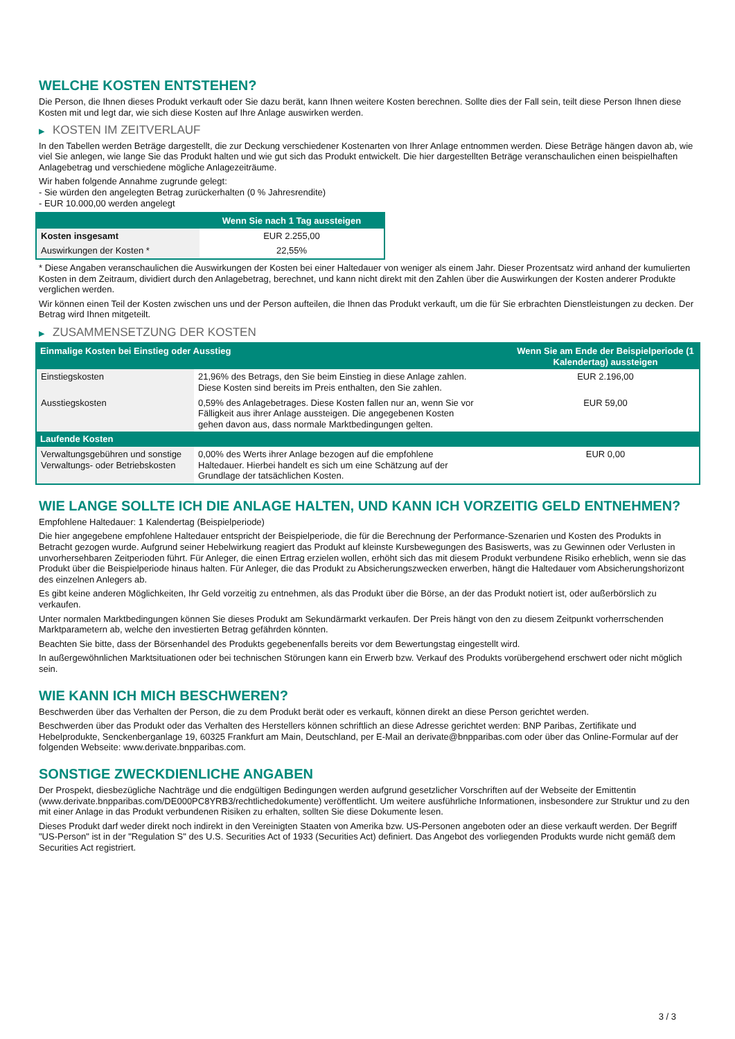WELCHE KOSTEN ENTSTEHEN?
Die Person, die Ihnen dieses Produkt verkauft oder Sie dazu berät, kann Ihnen weitere Kosten berechnen. Sollte dies der Fall sein, teilt diese Person Ihnen diese Kosten mit und legt dar, wie sich diese Kosten auf Ihre Anlage auswirken werden.
▶ KOSTEN IM ZEITVERLAUF
In den Tabellen werden Beträge dargestellt, die zur Deckung verschiedener Kostenarten von Ihrer Anlage entnommen werden. Diese Beträge hängen davon ab, wie viel Sie anlegen, wie lange Sie das Produkt halten und wie gut sich das Produkt entwickelt. Die hier dargestellten Beträge veranschaulichen einen beispielhaften Anlagebetrag und verschiedene mögliche Anlagezeiträume.
Wir haben folgende Annahme zugrunde gelegt:
- Sie würden den angelegten Betrag zurückerhalten (0 % Jahresrendite)
- EUR 10.000,00 werden angelegt
| | Wenn Sie nach 1 Tag aussteigen |
| --- | --- |
| Kosten insgesamt | EUR 2.255,00 |
| Auswirkungen der Kosten * | 22,55% |
* Diese Angaben veranschaulichen die Auswirkungen der Kosten bei einer Haltedauer von weniger als einem Jahr. Dieser Prozentsatz wird anhand der kumulierten Kosten in dem Zeitraum, dividiert durch den Anlagebetrag, berechnet, und kann nicht direkt mit den Zahlen über die Auswirkungen der Kosten anderer Produkte verglichen werden.
Wir können einen Teil der Kosten zwischen uns und der Person aufteilen, die Ihnen das Produkt verkauft, um die für Sie erbrachten Dienstleistungen zu decken. Der Betrag wird Ihnen mitgeteilt.
▶ ZUSAMMENSETZUNG DER KOSTEN
| Einmalige Kosten bei Einstieg oder Ausstieg | | Wenn Sie am Ende der Beispielperiode (1 Kalendertag) aussteigen |
| --- | --- | --- |
| Einstiegskosten | 21,96% des Betrags, den Sie beim Einstieg in diese Anlage zahlen. Diese Kosten sind bereits im Preis enthalten, den Sie zahlen. | EUR 2.196,00 |
| Ausstiegskosten | 0,59% des Anlagebetrages. Diese Kosten fallen nur an, wenn Sie vor Fälligkeit aus ihrer Anlage aussteigen. Die angegebenen Kosten gehen davon aus, dass normale Marktbedingungen gelten. | EUR 59,00 |
| Laufende Kosten | | |
| Verwaltungsgebühren und sonstige Verwaltungs- oder Betriebskosten | 0,00% des Werts ihrer Anlage bezogen auf die empfohlene Haltedauer. Hierbei handelt es sich um eine Schätzung auf der Grundlage der tatsächlichen Kosten. | EUR 0,00 |
WIE LANGE SOLLTE ICH DIE ANLAGE HALTEN, UND KANN ICH VORZEITIG GELD ENTNEHMEN?
Empfohlene Haltedauer: 1 Kalendertag (Beispielperiode)
Die hier angegebene empfohlene Haltedauer entspricht der Beispielperiode, die für die Berechnung der Performance-Szenarien und Kosten des Produkts in Betracht gezogen wurde. Aufgrund seiner Hebelwirkung reagiert das Produkt auf kleinste Kursbewegungen des Basiswerts, was zu Gewinnen oder Verlusten in unvorhersehbaren Zeitperioden führt. Für Anleger, die einen Ertrag erzielen wollen, erhöht sich das mit diesem Produkt verbundene Risiko erheblich, wenn sie das Produkt über die Beispielperiode hinaus halten. Für Anleger, die das Produkt zu Absicherungszwecken erwerben, hängt die Haltedauer vom Absicherungshorizont des einzelnen Anlegers ab.
Es gibt keine anderen Möglichkeiten, Ihr Geld vorzeitig zu entnehmen, als das Produkt über die Börse, an der das Produkt notiert ist, oder außerbörslich zu verkaufen.
Unter normalen Marktbedingungen können Sie dieses Produkt am Sekundärmarkt verkaufen. Der Preis hängt von den zu diesem Zeitpunkt vorherrschenden Marktparametern ab, welche den investierten Betrag gefährden könnten.
Beachten Sie bitte, dass der Börsenhandel des Produkts gegebenenfalls bereits vor dem Bewertungstag eingestellt wird.
In außergewöhnlichen Marktsituationen oder bei technischen Störungen kann ein Erwerb bzw. Verkauf des Produkts vorübergehend erschwert oder nicht möglich sein.
WIE KANN ICH MICH BESCHWEREN?
Beschwerden über das Verhalten der Person, die zu dem Produkt berät oder es verkauft, können direkt an diese Person gerichtet werden.
Beschwerden über das Produkt oder das Verhalten des Herstellers können schriftlich an diese Adresse gerichtet werden: BNP Paribas, Zertifikate und Hebelprodukte, Senckenberganlage 19, 60325 Frankfurt am Main, Deutschland, per E-Mail an derivate@bnpparibas.com oder über das Online-Formular auf der folgenden Webseite: www.derivate.bnpparibas.com.
SONSTIGE ZWECKDIENLICHE ANGABEN
Der Prospekt, diesbezügliche Nachträge und die endgültigen Bedingungen werden aufgrund gesetzlicher Vorschriften auf der Webseite der Emittentin (www.derivate.bnpparibas.com/DE000PC8YRB3/rechtlichedokumente) veröffentlicht. Um weitere ausführliche Informationen, insbesondere zur Struktur und zu den mit einer Anlage in das Produkt verbundenen Risiken zu erhalten, sollten Sie diese Dokumente lesen.
Dieses Produkt darf weder direkt noch indirekt in den Vereinigten Staaten von Amerika bzw. US-Personen angeboten oder an diese verkauft werden. Der Begriff "US-Person" ist in der "Regulation S" des U.S. Securities Act of 1933 (Securities Act) definiert. Das Angebot des vorliegenden Produkts wurde nicht gemäß dem Securities Act registriert.
3 / 3